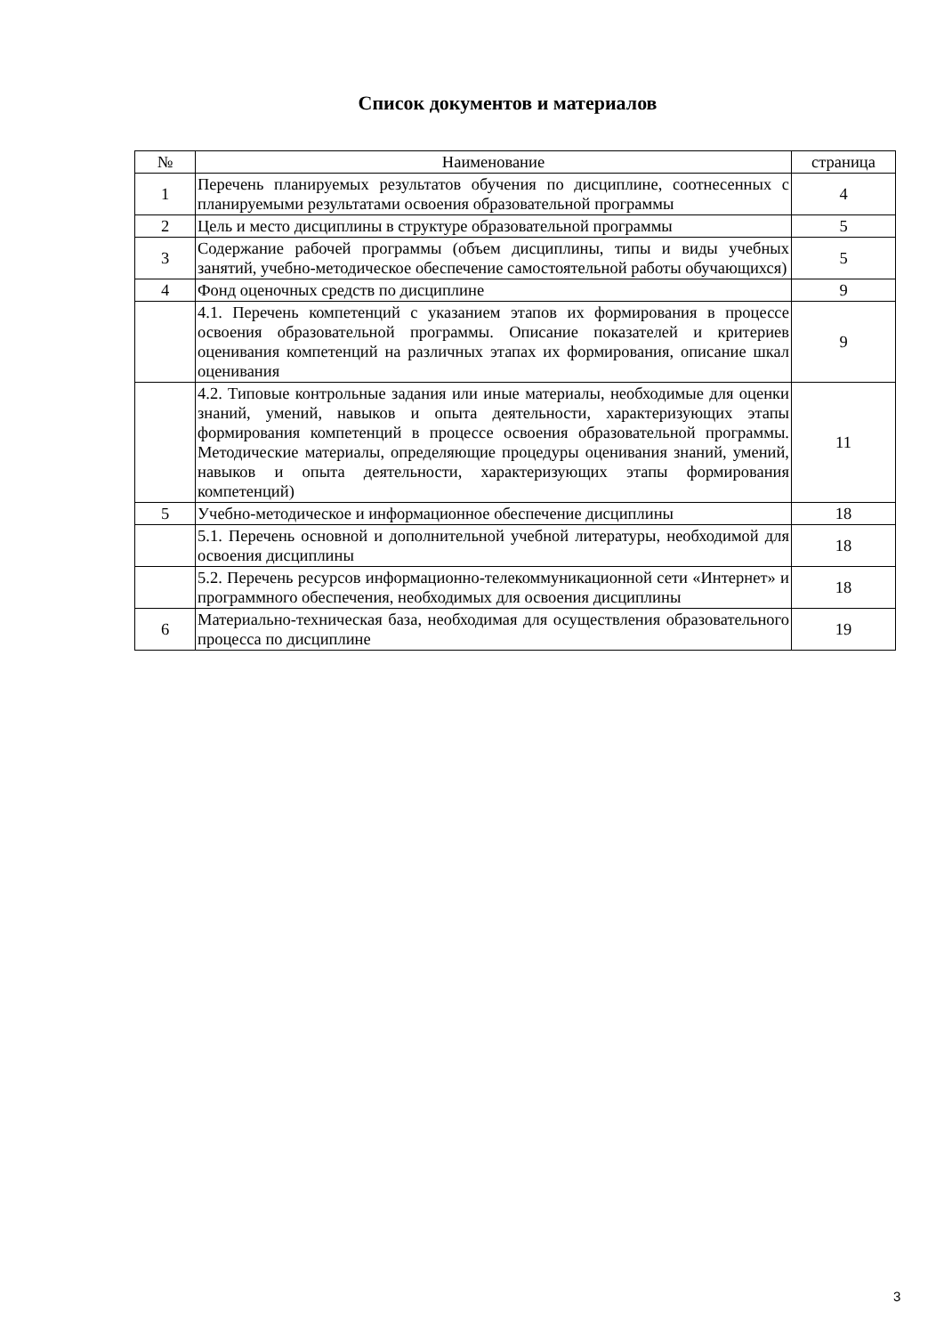Список документов и материалов
| № | Наименование | страница |
| --- | --- | --- |
| 1 | Перечень планируемых результатов обучения по дисциплине, соотнесенных с планируемыми результатами освоения образовательной программы | 4 |
| 2 | Цель и место дисциплины в структуре образовательной программы | 5 |
| 3 | Содержание рабочей программы (объем дисциплины, типы и виды учебных занятий, учебно-методическое обеспечение самостоятельной работы обучающихся) | 5 |
| 4 | Фонд оценочных средств по дисциплине | 9 |
| | 4.1. Перечень компетенций с указанием этапов их формирования в процессе освоения образовательной программы. Описание показателей и критериев оценивания компетенций на различных этапах их формирования, описание шкал оценивания | 9 |
| | 4.2. Типовые контрольные задания или иные материалы, необходимые для оценки знаний, умений, навыков и опыта деятельности, характеризующих этапы формирования компетенций в процессе освоения образовательной программы. Методические материалы, определяющие процедуры оценивания знаний, умений, навыков и опыта деятельности, характеризующих этапы формирования компетенций) | 11 |
| 5 | Учебно-методическое и информационное обеспечение дисциплины | 18 |
| | 5.1. Перечень основной и дополнительной учебной литературы, необходимой для освоения дисциплины | 18 |
| | 5.2. Перечень ресурсов информационно-телекоммуникационной сети «Интернет» и программного обеспечения, необходимых для освоения дисциплины | 18 |
| 6 | Материально-техническая база, необходимая для осуществления образовательного процесса по дисциплине | 19 |
3